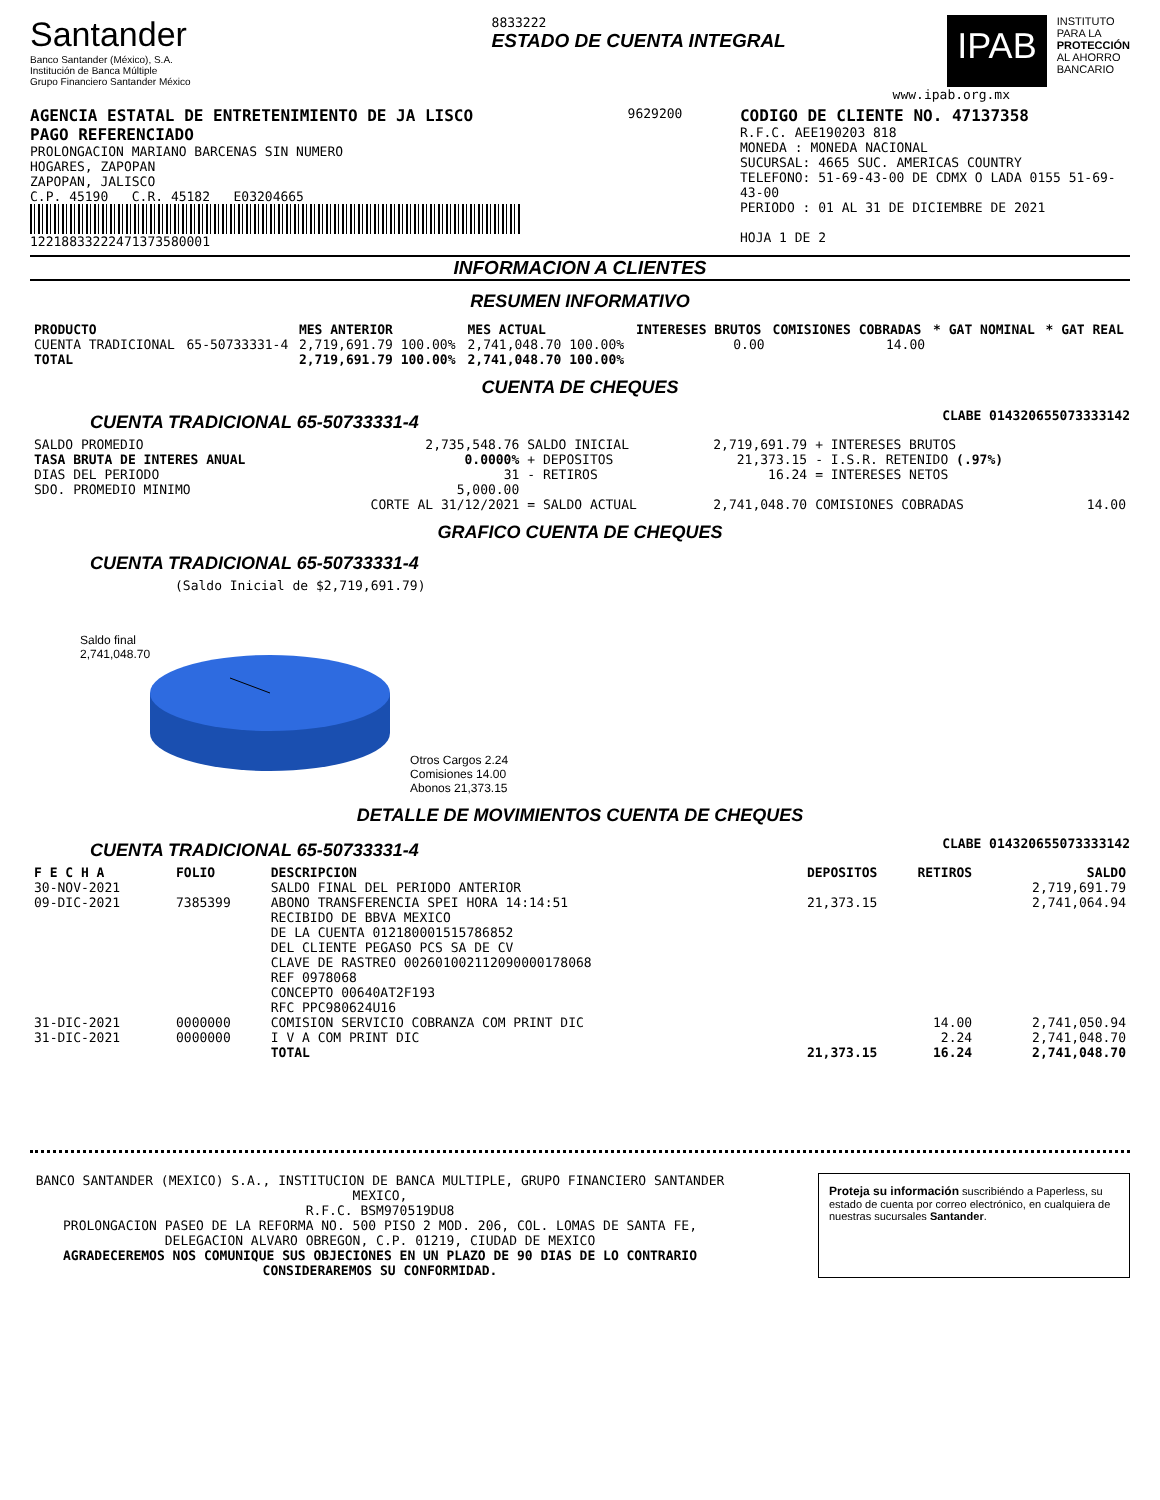Santander
Banco Santander (México), S.A.
Institución de Banca Múltiple
Grupo Financiero Santander México
8833222
ESTADO DE CUENTA INTEGRAL
IPAB
INSTITUTO
PARA LA
PROTECCIÓN
AL AHORRO
BANCARIO
www.ipab.org.mx
AGENCIA ESTATAL DE ENTRETENIMIENTO DE JA LISCO
PAGO REFERENCIADO
PROLONGACION MARIANO BARCENAS SIN NUMERO
HOGARES, ZAPOPAN
ZAPOPAN, JALISCO
C.P. 45190 C.R. 45182 E03204665
12218833222471373580001
9629200
CODIGO DE CLIENTE NO. 47137358
R.F.C. AEE190203 818
MONEDA : MONEDA NACIONAL
SUCURSAL: 4665 SUC. AMERICAS COUNTRY
TELEFONO: 51-69-43-00 DE CDMX O LADA 0155 51-69-43-00
PERIODO : 01 AL 31 DE DICIEMBRE DE 2021
HOJA 1 DE 2
INFORMACION A CLIENTES
RESUMEN INFORMATIVO
| PRODUCTO | | MES ANTERIOR | MES ACTUAL | INTERESES BRUTOS | COMISIONES COBRADAS | * GAT NOMINAL | * GAT REAL |
| --- | --- | --- | --- | --- | --- | --- | --- |
| CUENTA TRADICIONAL | 65-50733331-4 | 2,719,691.79 100.00% | 2,741,048.70 100.00% | 0.00 | 14.00 | | |
| TOTAL | | 2,719,691.79 100.00% | 2,741,048.70 100.00% | | | | |
CUENTA DE CHEQUES
CUENTA TRADICIONAL 65-50733331-4
CLABE 014320655073333142
| SALDO PROMEDIO | 2,735,548.76 | SALDO INICIAL | 2,719,691.79 | + INTERESES BRUTOS | |
| TASA BRUTA DE INTERES ANUAL | 0.0000% | + DEPOSITOS | 21,373.15 | - I.S.R. RETENIDO (.97%) | |
| DIAS DEL PERIODO | 31 | - RETIROS | 16.24 | = INTERESES NETOS | |
| SDO. PROMEDIO MINIMO | 5,000.00 CORTE AL 31/12/2021 | = SALDO ACTUAL | 2,741,048.70 | COMISIONES COBRADAS | 14.00 |
GRAFICO CUENTA DE CHEQUES
CUENTA TRADICIONAL 65-50733331-4
(Saldo Inicial de $2,719,691.79)
Saldo final
2,741,048.70
Otros Cargos 2.24
Comisiones 14.00
Abonos 21,373.15
DETALLE DE MOVIMIENTOS CUENTA DE CHEQUES
CUENTA TRADICIONAL 65-50733331-4
CLABE 014320655073333142
| F E C H A | FOLIO | DESCRIPCION | DEPOSITOS | RETIROS | SALDO |
| --- | --- | --- | --- | --- | --- |
| 30-NOV-2021 | | SALDO FINAL DEL PERIODO ANTERIOR | | | 2,719,691.79 |
| 09-DIC-2021 | 7385399 | ABONO TRANSFERENCIA SPEI HORA 14:14:51 RECIBIDO DE BBVA MEXICO DE LA CUENTA 012180001515786852 DEL CLIENTE PEGASO PCS SA DE CV CLAVE DE RASTREO 002601002112090000178068 REF 0978068 CONCEPTO 00640AT2F193 RFC PPC980624U16 | 21,373.15 | | 2,741,064.94 |
| 31-DIC-2021 | 0000000 | COMISION SERVICIO COBRANZA COM PRINT DIC | | 14.00 | 2,741,050.94 |
| 31-DIC-2021 | 0000000 | I V A COM PRINT DIC | | 2.24 | 2,741,048.70 |
| | | TOTAL | 21,373.15 | 16.24 | 2,741,048.70 |
BANCO SANTANDER (MEXICO) S.A., INSTITUCION DE BANCA MULTIPLE, GRUPO FINANCIERO SANTANDER MEXICO,
R.F.C. BSM970519DU8
PROLONGACION PASEO DE LA REFORMA NO. 500 PISO 2 MOD. 206, COL. LOMAS DE SANTA FE,
DELEGACION ALVARO OBREGON, C.P. 01219, CIUDAD DE MEXICO
AGRADECEREMOS NOS COMUNIQUE SUS OBJECIONES EN UN PLAZO DE 90 DIAS DE LO CONTRARIO CONSIDERAREMOS SU CONFORMIDAD.
Proteja su información suscribiéndo a Paperless, su estado de cuenta por correo electrónico, en cualquiera de nuestras sucursales Santander.